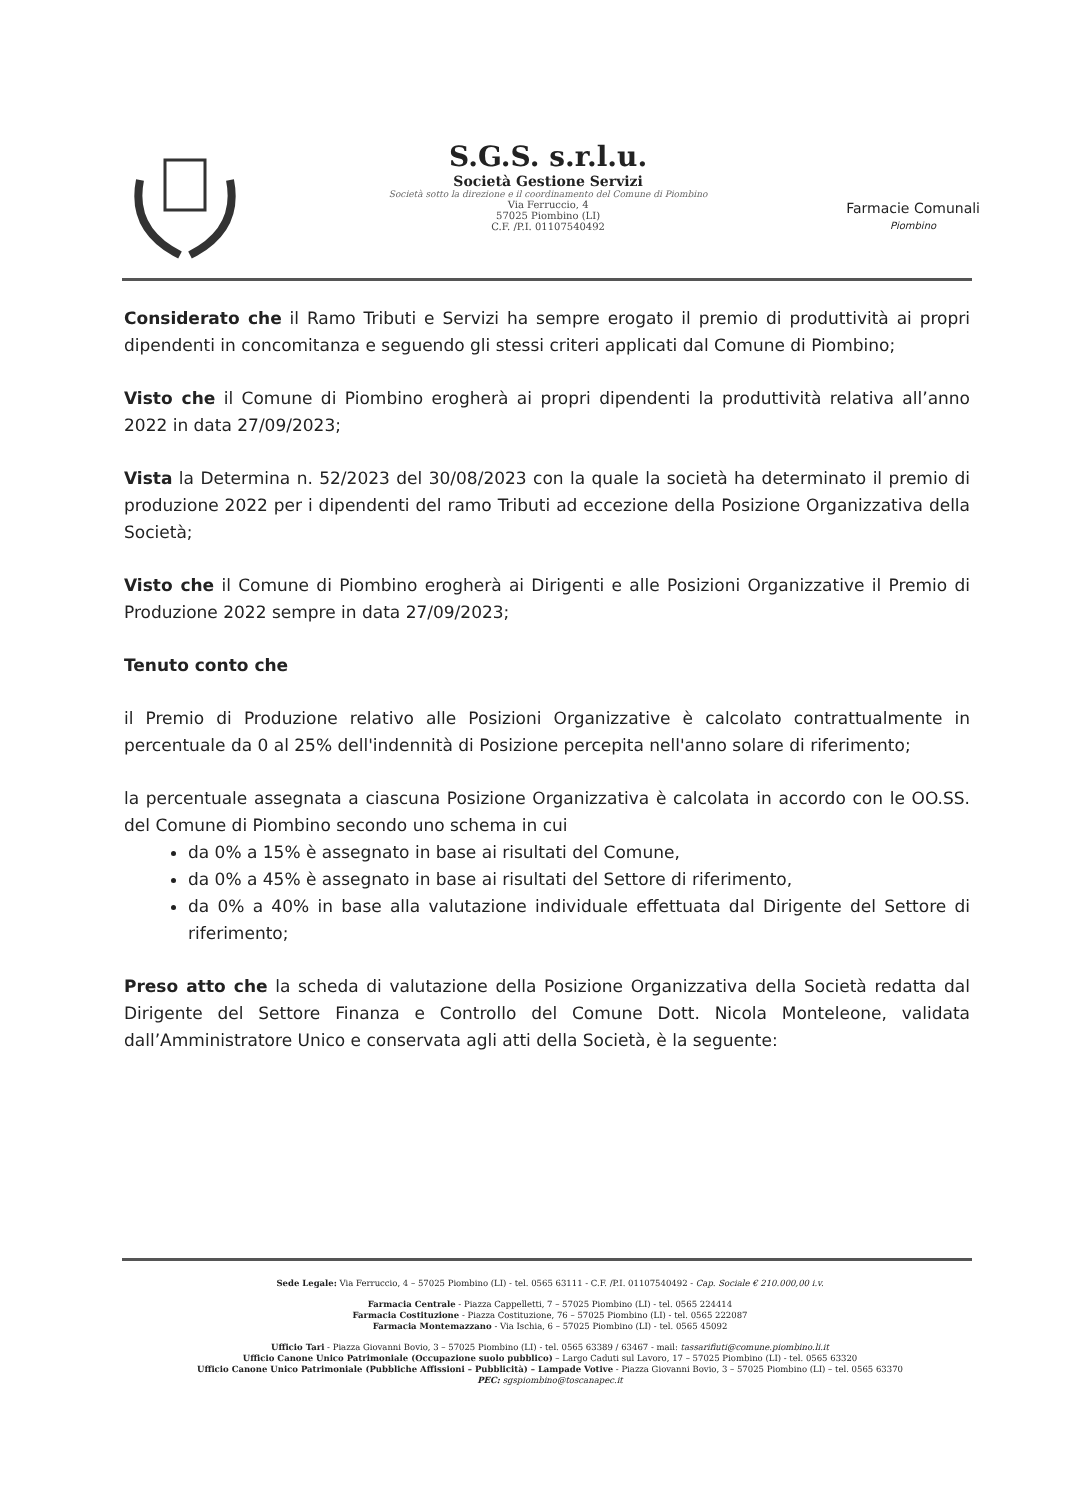S.G.S. s.r.l.u.
Società Gestione Servizi
Società sotto la direzione e il coordinamento del Comune di Piombino
Via Ferruccio, 4
57025 Piombino (LI)
C.F. /P.I. 01107540492
Farmacie Comunali
Piombino
Considerato che il Ramo Tributi e Servizi ha sempre erogato il premio di produttività ai propri dipendenti in concomitanza e seguendo gli stessi criteri applicati dal Comune di Piombino;
Visto che il Comune di Piombino erogherà ai propri dipendenti la produttività relativa all’anno 2022 in data 27/09/2023;
Vista la Determina n. 52/2023 del 30/08/2023 con la quale la società ha determinato il premio di produzione 2022 per i dipendenti del ramo Tributi ad eccezione della Posizione Organizzativa della Società;
Visto che il Comune di Piombino erogherà ai Dirigenti e alle Posizioni Organizzative il Premio di Produzione 2022 sempre in data 27/09/2023;
Tenuto conto che
il Premio di Produzione relativo alle Posizioni Organizzative è calcolato contrattualmente in percentuale da 0 al 25% dell'indennità di Posizione percepita nell'anno solare di riferimento;
la percentuale assegnata a ciascuna Posizione Organizzativa è calcolata in accordo con le OO.SS. del Comune di Piombino secondo uno schema in cui
da 0% a 15% è assegnato in base ai risultati del Comune,
da 0% a 45% è assegnato in base ai risultati del Settore di riferimento,
da 0% a 40% in base alla valutazione individuale effettuata dal Dirigente del Settore di riferimento;
Preso atto che la scheda di valutazione della Posizione Organizzativa della Società redatta dal Dirigente del Settore Finanza e Controllo del Comune Dott. Nicola Monteleone, validata dall’Amministratore Unico e conservata agli atti della Società, è la seguente:
Sede Legale: Via Ferruccio, 4 – 57025 Piombino (LI) - tel. 0565 63111 - C.F. /P.I. 01107540492 - Cap. Sociale € 210.000,00 i.v.
Farmacia Centrale - Piazza Cappelletti, 7 – 57025 Piombino (LI) - tel. 0565 224414
Farmacia Costituzione - Piazza Costituzione, 76 – 57025 Piombino (LI) - tel. 0565 222087
Farmacia Montemazzano - Via Ischia, 6 – 57025 Piombino (LI) - tel. 0565 45092
Ufficio Tari - Piazza Giovanni Bovio, 3 – 57025 Piombino (LI) - tel. 0565 63389 / 63467 - mail: tassarifiuti@comune.piombino.li.it
Ufficio Canone Unico Patrimoniale (Occupazione suolo pubblico) – Largo Caduti sul Lavoro, 17 – 57025 Piombino (LI) - tel. 0565 63320
Ufficio Canone Unico Patrimoniale (Pubbliche Affissioni – Pubblicità) – Lampade Votive - Piazza Giovanni Bovio, 3 – 57025 Piombino (LI) – tel. 0565 63370
PEC: sgspiombino@toscanapec.it